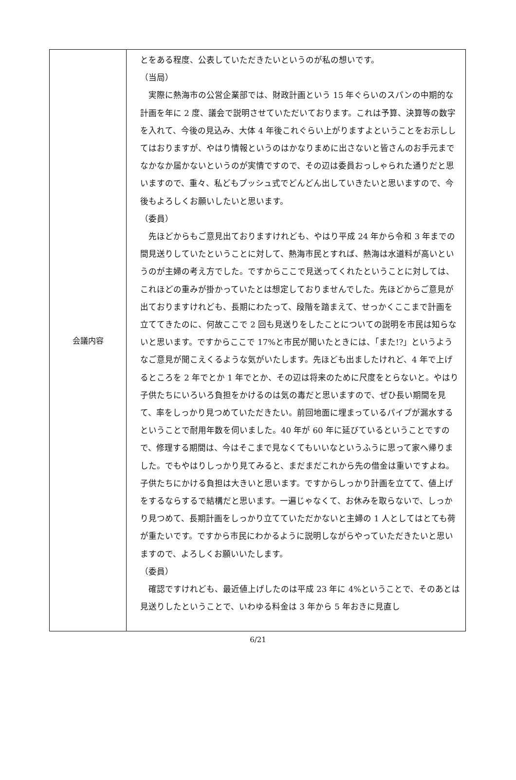| 会議内容 | とをある程度、公表していただきたいというのが私の想いです。 （当局） 実際に熱海市の公営企業部では、財政計画という 15 年ぐらいのスパンの中期的な計画を年に 2 度、議会で説明させていただいております。これは予算、決算等の数字を入れて、今後の見込み、大体 4 年後これぐらい上がりますよということをお示ししてはおりますが、やはり情報というのはかなりまめに出さないと皆さんのお手元までなかなか届かないというのが実情ですので、その辺は委員おっしゃられた通りだと思いますので、重々、私どもプッシュ式でどんどん出していきたいと思いますので、今後もよろしくお願いしたいと思います。 （委員） 先ほどからもご意見出ておりますけれども、やはり平成 24 年から令和 3 年までの間見送りしていたということに対して、熱海市民とすれば、熱海は水道料が高いというのが主婦の考え方でした。ですからここで見送ってくれたということに対しては、これほどの重みが掛かっていたとは想定しておりませんでした。先ほどからご意見が出ておりますけれども、長期にわたって、段階を踏まえて、せっかくここまで計画を立ててきたのに、何故ここで 2 回も見送りをしたことについての説明を市民は知らないと思います。ですからここで 17%と市民が聞いたときには、「また!?」というようなご意見が聞こえくるような気がいたします。先ほども出ましたけれど、4 年で上げるところを 2 年でとか 1 年でとか、その辺は将来のために尺度をとらないと。やはり子供たちにいろいろ負担をかけるのは気の毒だと思いますので、ぜひ長い期間を見て、率をしっかり見つめていただきたい。前回地面に埋まっているパイプが漏水するということで耐用年数を伺いました。40 年が 60 年に延びているということですので、修理する期間は、今はそこまで見なくてもいいなというふうに思って家へ帰りました。でもやはりしっかり見てみると、まだまだこれから先の借金は重いですよね。子供たちにかける負担は大きいと思います。ですからしっかり計画を立てて、値上げをするならするで結構だと思います。一遍じゃなくて、お休みを取らないで、しっかり見つめて、長期計画をしっかり立てていただかないと主婦の 1 人としてはとても荷が重たいです。ですから市民にわかるように説明しながらやっていただきたいと思いますので、よろしくお願いいたします。 （委員） 確認ですけれども、最近値上げしたのは平成 23 年に 4%ということで、そのあとは見送りしたということで、いわゆる料金は 3 年から 5 年おきに見直し |
6/21